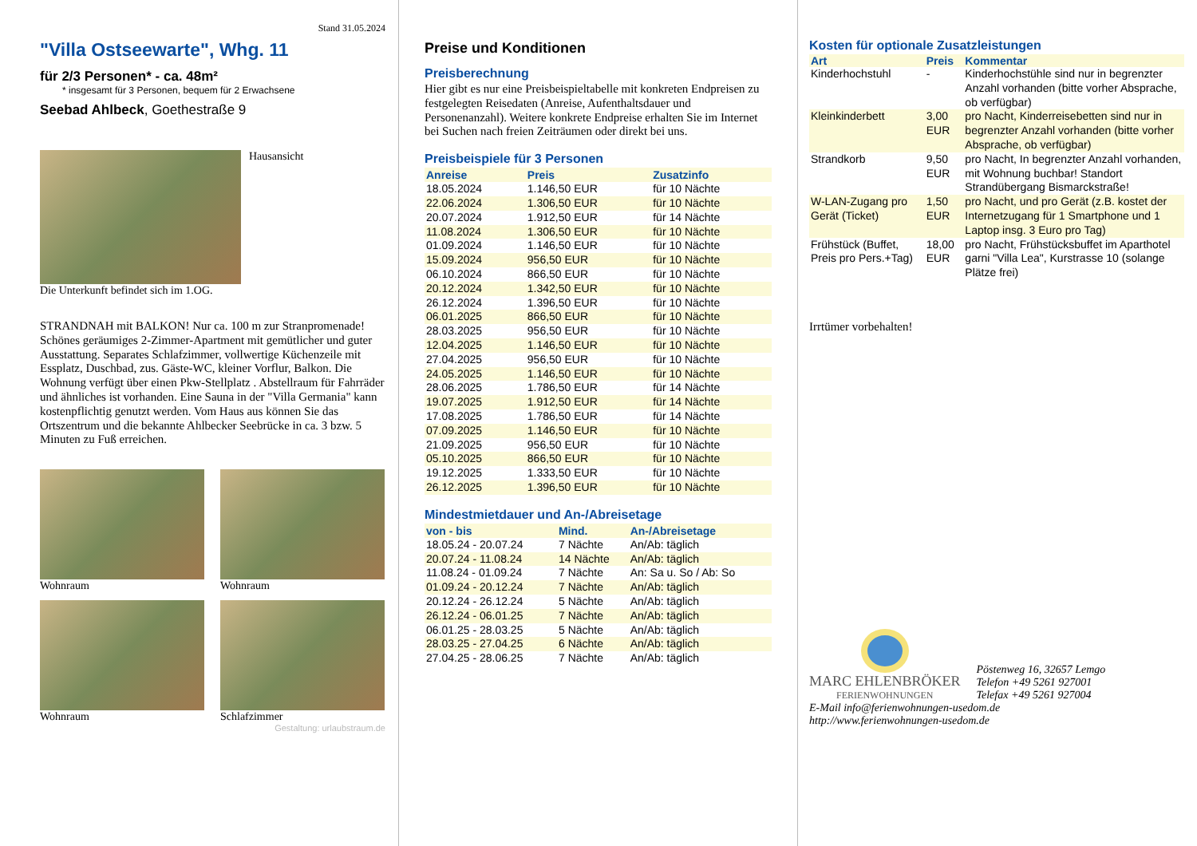Stand 31.05.2024
"Villa Ostseewarte", Whg. 11
für 2/3 Personen* - ca. 48m²
* insgesamt für 3 Personen, bequem für 2 Erwachsene
Seebad Ahlbeck, Goethestraße 9
Hausansicht
Die Unterkunft befindet sich im 1.OG.
STRANDNAH mit BALKON! Nur ca. 100 m zur Stranpromenade! Schönes geräumiges 2-Zimmer-Apartment mit gemütlicher und guter Ausstattung. Separates Schlafzimmer, vollwertige Küchenzeile mit Essplatz, Duschbad, zus. Gäste-WC, kleiner Vorflur, Balkon. Die Wohnung verfügt über einen Pkw-Stellplatz . Abstellraum für Fahrräder und ähnliches ist vorhanden. Eine Sauna in der "Villa Germania" kann kostenpflichtig genutzt werden. Vom Haus aus können Sie das Ortszentrum und die bekannte Ahlbecker Seebrücke in ca. 3 bzw. 5 Minuten zu Fuß erreichen.
Wohnraum
Wohnraum
Wohnraum
Schlafzimmer
Gestaltung: urlaubstraum.de
Preise und Konditionen
Preisberechnung
Hier gibt es nur eine Preisbeispieltabelle mit konkreten Endpreisen zu festgelegten Reisedaten (Anreise, Aufenthaltsdauer und Personenanzahl). Weitere konkrete Endpreise erhalten Sie im Internet bei Suchen nach freien Zeiträumen oder direkt bei uns.
Preisbeispiele für 3 Personen
| Anreise | Preis | Zusatzinfo |
| --- | --- | --- |
| 18.05.2024 | 1.146,50 EUR | für 10 Nächte |
| 22.06.2024 | 1.306,50 EUR | für 10 Nächte |
| 20.07.2024 | 1.912,50 EUR | für 14 Nächte |
| 11.08.2024 | 1.306,50 EUR | für 10 Nächte |
| 01.09.2024 | 1.146,50 EUR | für 10 Nächte |
| 15.09.2024 | 956,50 EUR | für 10 Nächte |
| 06.10.2024 | 866,50 EUR | für 10 Nächte |
| 20.12.2024 | 1.342,50 EUR | für 10 Nächte |
| 26.12.2024 | 1.396,50 EUR | für 10 Nächte |
| 06.01.2025 | 866,50 EUR | für 10 Nächte |
| 28.03.2025 | 956,50 EUR | für 10 Nächte |
| 12.04.2025 | 1.146,50 EUR | für 10 Nächte |
| 27.04.2025 | 956,50 EUR | für 10 Nächte |
| 24.05.2025 | 1.146,50 EUR | für 10 Nächte |
| 28.06.2025 | 1.786,50 EUR | für 14 Nächte |
| 19.07.2025 | 1.912,50 EUR | für 14 Nächte |
| 17.08.2025 | 1.786,50 EUR | für 14 Nächte |
| 07.09.2025 | 1.146,50 EUR | für 10 Nächte |
| 21.09.2025 | 956,50 EUR | für 10 Nächte |
| 05.10.2025 | 866,50 EUR | für 10 Nächte |
| 19.12.2025 | 1.333,50 EUR | für 10 Nächte |
| 26.12.2025 | 1.396,50 EUR | für 10 Nächte |
Mindestmietdauer und An-/Abreisetage
| von - bis | Mind. | An-/Abreisetage |
| --- | --- | --- |
| 18.05.24 - 20.07.24 | 7 Nächte | An/Ab: täglich |
| 20.07.24 - 11.08.24 | 14 Nächte | An/Ab: täglich |
| 11.08.24 - 01.09.24 | 7 Nächte | An: Sa u. So / Ab: So |
| 01.09.24 - 20.12.24 | 7 Nächte | An/Ab: täglich |
| 20.12.24 - 26.12.24 | 5 Nächte | An/Ab: täglich |
| 26.12.24 - 06.01.25 | 7 Nächte | An/Ab: täglich |
| 06.01.25 - 28.03.25 | 5 Nächte | An/Ab: täglich |
| 28.03.25 - 27.04.25 | 6 Nächte | An/Ab: täglich |
| 27.04.25 - 28.06.25 | 7 Nächte | An/Ab: täglich |
Kosten für optionale Zusatzleistungen
| Art | Preis | Kommentar |
| --- | --- | --- |
| Kinderhochstuhl | - | Kinderhochstühle sind nur in begrenzter Anzahl vorhanden (bitte vorher Absprache, ob verfügbar) |
| Kleinkinderbett | 3,00 EUR | pro Nacht, Kinderreisebetten sind nur in begrenzter Anzahl vorhanden (bitte vorher Absprache, ob verfügbar) |
| Strandkorb | 9,50 EUR | pro Nacht, In begrenzter Anzahl vorhanden, mit Wohnung buchbar! Standort Strandübergang Bismarckstraße! |
| W-LAN-Zugang pro Gerät (Ticket) | 1,50 EUR | pro Nacht, und pro Gerät (z.B. kostet der Internetzugang für 1 Smartphone und 1 Laptop insg. 3 Euro pro Tag) |
| Frühstück (Buffet, Preis pro Pers.+Tag) | 18,00 EUR | pro Nacht, Frühstücksbuffet im Aparthotel garni "Villa Lea", Kurstrasse 10 (solange Plätze frei) |
Irrtümer vorbehalten!
MARC EHLENBRÖKER
FERIENWOHNUNGEN
Pöstenweg 16, 32657 Lemgo
Telefon +49 5261 927001
Telefax +49 5261 927004
E-Mail info@ferienwohnungen-usedom.de
http://www.ferienwohnungen-usedom.de